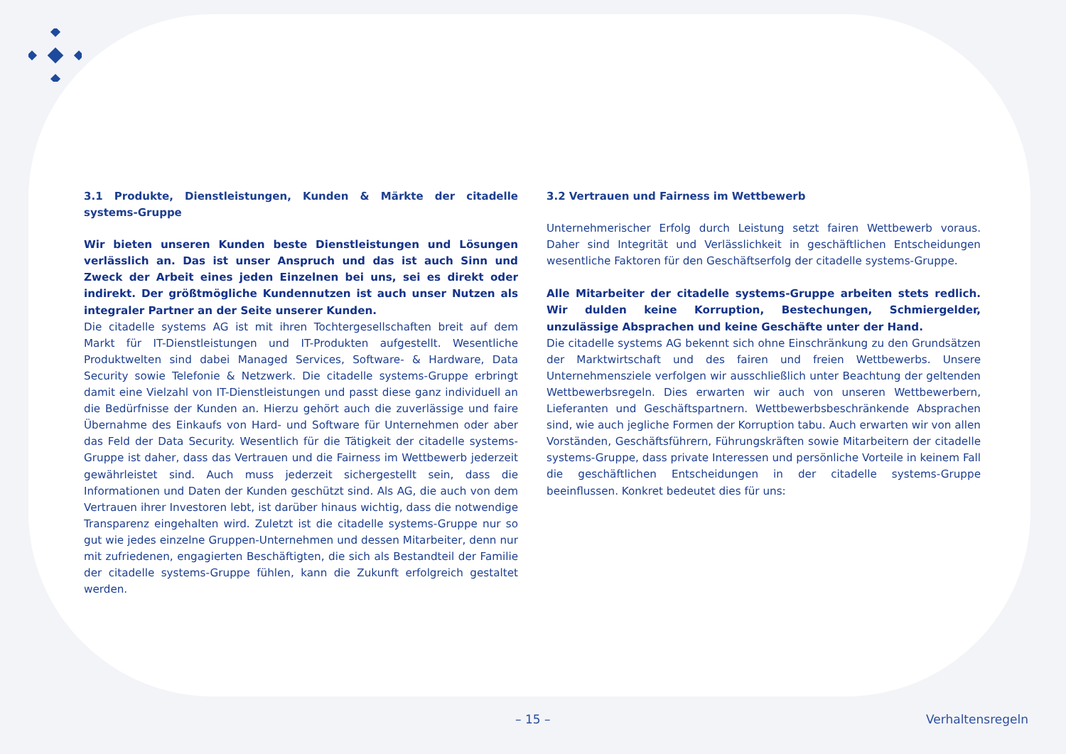3.1 Produkte, Dienstleistungen, Kunden & Märkte der citadelle systems-Gruppe
Wir bieten unseren Kunden beste Dienstleistungen und Lösungen verlässlich an. Das ist unser Anspruch und das ist auch Sinn und Zweck der Arbeit eines jeden Einzelnen bei uns, sei es direkt oder indirekt. Der größtmögliche Kundennutzen ist auch unser Nutzen als integraler Partner an der Seite unserer Kunden.
Die citadelle systems AG ist mit ihren Tochtergesellschaften breit auf dem Markt für IT-Dienstleistungen und IT-Produkten aufgestellt. Wesentliche Produktwelten sind dabei Managed Services, Software- & Hardware, Data Security sowie Telefonie & Netzwerk. Die citadelle systems-Gruppe erbringt damit eine Vielzahl von IT-Dienstleistungen und passt diese ganz individuell an die Bedürfnisse der Kunden an. Hierzu gehört auch die zuverlässige und faire Übernahme des Einkaufs von Hard- und Software für Unternehmen oder aber das Feld der Data Security. Wesentlich für die Tätigkeit der citadelle systems-Gruppe ist daher, dass das Vertrauen und die Fairness im Wettbewerb jederzeit gewährleistet sind. Auch muss jederzeit sichergestellt sein, dass die Informationen und Daten der Kunden geschützt sind. Als AG, die auch von dem Vertrauen ihrer Investoren lebt, ist darüber hinaus wichtig, dass die notwendige Transparenz eingehalten wird. Zuletzt ist die citadelle systems-Gruppe nur so gut wie jedes einzelne Gruppen-Unternehmen und dessen Mitarbeiter, denn nur mit zufriedenen, engagierten Beschäftigten, die sich als Bestandteil der Familie der citadelle systems-Gruppe fühlen, kann die Zukunft erfolgreich gestaltet werden.
3.2 Vertrauen und Fairness im Wettbewerb
Unternehmerischer Erfolg durch Leistung setzt fairen Wettbewerb voraus. Daher sind Integrität und Verlässlichkeit in geschäftlichen Entscheidungen wesentliche Faktoren für den Geschäftserfolg der citadelle systems-Gruppe.
Alle Mitarbeiter der citadelle systems-Gruppe arbeiten stets redlich. Wir dulden keine Korruption, Bestechungen, Schmiergelder, unzulässige Absprachen und keine Geschäfte unter der Hand.
Die citadelle systems AG bekennt sich ohne Einschränkung zu den Grundsätzen der Marktwirtschaft und des fairen und freien Wettbewerbs. Unsere Unternehmensziele verfolgen wir ausschließlich unter Beachtung der geltenden Wettbewerbsregeln. Dies erwarten wir auch von unseren Wettbewerbern, Lieferanten und Geschäftspartnern. Wettbewerbsbeschränkende Absprachen sind, wie auch jegliche Formen der Korruption tabu. Auch erwarten wir von allen Vorständen, Geschäftsführern, Führungskräften sowie Mitarbeitern der citadelle systems-Gruppe, dass private Interessen und persönliche Vorteile in keinem Fall die geschäftlichen Entscheidungen in der citadelle systems-Gruppe beeinflussen. Konkret bedeutet dies für uns:
– 15 – Verhaltensregeln